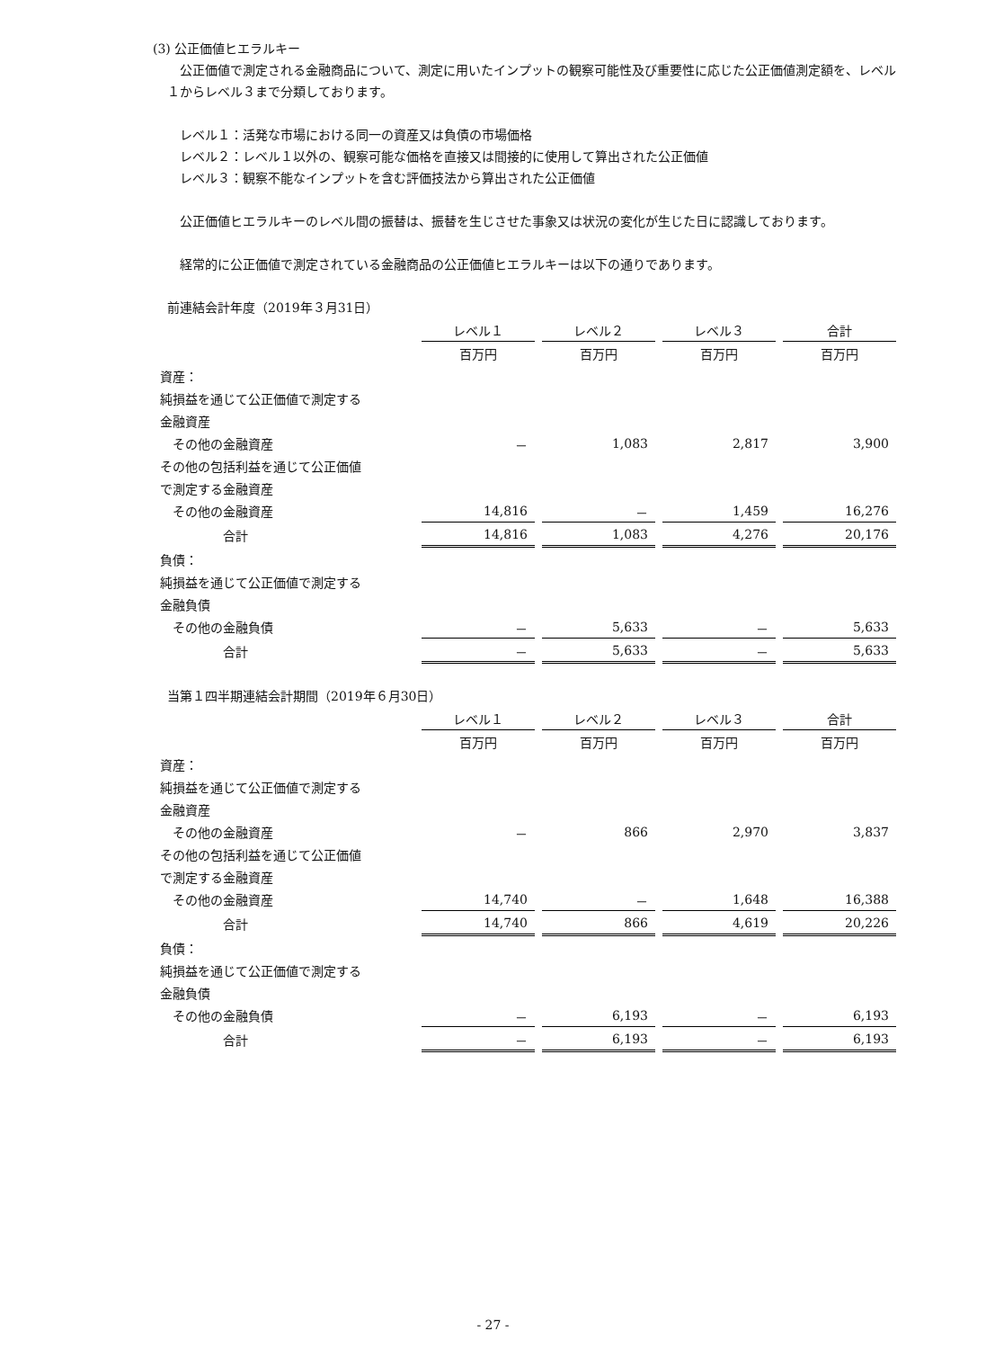(3) 公正価値ヒエラルキー
　公正価値で測定される金融商品について、測定に用いたインプットの観察可能性及び重要性に応じた公正価値測定額を、レベル１からレベル３まで分類しております。
　レベル１：活発な市場における同一の資産又は負債の市場価格
　レベル２：レベル１以外の、観察可能な価格を直接又は間接的に使用して算出された公正価値
　レベル３：観察不能なインプットを含む評価技法から算出された公正価値
　公正価値ヒエラルキーのレベル間の振替は、振替を生じさせた事象又は状況の変化が生じた日に認識しております。
　経常的に公正価値で測定されている金融商品の公正価値ヒエラルキーは以下の通りであります。
前連結会計年度（2019年３月31日）
| | レベル１ | レベル２ | レベル３ | 合計 |
| | 百万円 | 百万円 | 百万円 | 百万円 |
| 資産： | | | | |
| 純損益を通じて公正価値で測定する | | | | |
| 金融資産 | | | | |
| その他の金融資産 | － | 1,083 | 2,817 | 3,900 |
| その他の包括利益を通じて公正価値 | | | | |
| で測定する金融資産 | | | | |
| その他の金融資産 | 14,816 | － | 1,459 | 16,276 |
| 合計 | 14,816 | 1,083 | 4,276 | 20,176 |
| 負債： | | | | |
| 純損益を通じて公正価値で測定する | | | | |
| 金融負債 | | | | |
| その他の金融負債 | － | 5,633 | － | 5,633 |
| 合計 | － | 5,633 | － | 5,633 |
当第１四半期連結会計期間（2019年６月30日）
| | レベル１ | レベル２ | レベル３ | 合計 |
| | 百万円 | 百万円 | 百万円 | 百万円 |
| 資産： | | | | |
| 純損益を通じて公正価値で測定する | | | | |
| 金融資産 | | | | |
| その他の金融資産 | － | 866 | 2,970 | 3,837 |
| その他の包括利益を通じて公正価値 | | | | |
| で測定する金融資産 | | | | |
| その他の金融資産 | 14,740 | － | 1,648 | 16,388 |
| 合計 | 14,740 | 866 | 4,619 | 20,226 |
| 負債： | | | | |
| 純損益を通じて公正価値で測定する | | | | |
| 金融負債 | | | | |
| その他の金融負債 | － | 6,193 | － | 6,193 |
| 合計 | － | 6,193 | － | 6,193 |
- 27 -